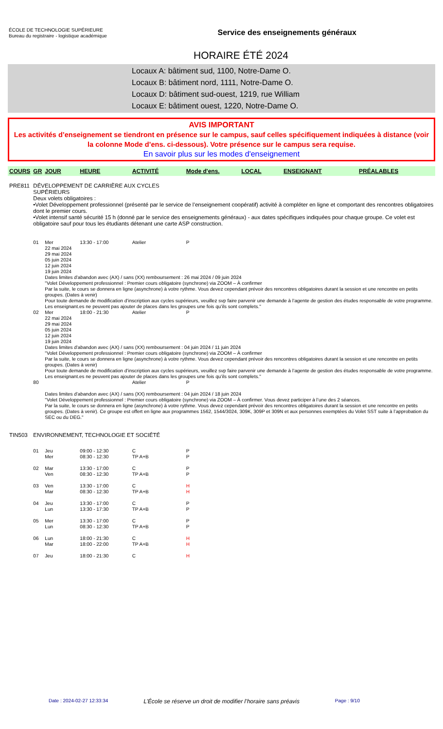ÉCOLE DE TECHNOLOGIE SUPÉRIEURE
Bureau du registraire - logistique académique
Service des enseignements généraux
HORAIRE ÉTÉ 2024
Locaux A: bâtiment sud, 1100, Notre-Dame O.
Locaux B: bâtiment nord, 1111, Notre-Dame O.
Locaux D: bâtiment sud-ouest, 1219, rue William
Locaux E: bâtiment ouest, 1220, Notre-Dame O.
AVIS IMPORTANT
Les activités d’enseignement se tiendront en présence sur le campus, sauf celles spécifiquement indiquées à distance (voir la colonne Mode d’ens. ci-dessous). Votre présence sur le campus sera requise.
En savoir plus sur les modes d'enseignement
| COURS | GR | JOUR | HEURE | ACTIVITÉ | Mode d'ens. | LOCAL | ENSEIGNANT | PRÉALABLES |
| --- | --- | --- | --- | --- | --- | --- | --- | --- |
| PRE811 | DÉVELOPPEMENT DE CARRIÈRE AUX CYCLES SUPÉRIEURS Deux volets obligatoires : •Volet Développement professionnel (présenté par le service de l’enseignement coopératif) activité à compléter en ligne et comportant des rencontres obligatoires dont le premier cours. •Volet intensif santé sécurité 15 h (donné par le service des enseignements généraux) - aux dates spécifiques indiquées pour chaque groupe. Ce volet est obligatoire sauf pour tous les étudiants détenant une carte ASP construction. | | | | | | | |
| | 01 | Mer | 13:30 - 17:00 | Atelier | P | | | |
| | | 22 mai 2024 29 mai 2024 05 juin 2024 12 juin 2024 19 juin 2024 Dates limites d'abandon avec (AX) / sans (XX) remboursement : 26 mai 2024 / 09 juin 2024 "Volet Développement professionnel : Premier cours obligatoire (synchrone) via ZOOM – À confirmer Par la suite, le cours se donnera en ligne (asynchrone) à votre rythme. Vous devez cependant prévoir des rencontres obligatoires durant la session et une rencontre en petits groupes. (Dates à venir) Pour toute demande de modification d’inscription aux cycles supérieurs, veuillez svp faire parvenir une demande à l’agente de gestion des études responsable de votre programme. Les enseignant.es ne peuvent pas ajouter de places dans les groupes une fois qu’ils sont complets." | | | | | | |
| | 02 | Mer | 18:00 - 21:30 | Atelier | P | | | |
| | | 22 mai 2024 29 mai 2024 05 juin 2024 12 juin 2024 19 juin 2024 Dates limites d'abandon avec (AX) / sans (XX) remboursement : 04 juin 2024 / 11 juin 2024 "Volet Développement professionnel : Premier cours obligatoire (synchrone) via ZOOM – À confirmer Par la suite, le cours se donnera en ligne (asynchrone) à votre rythme. Vous devez cependant prévoir des rencontres obligatoires durant la session et une rencontre en petits groupes. (Dates à venir) Pour toute demande de modification d’inscription aux cycles supérieurs, veuillez svp faire parvenir une demande à l’agente de gestion des études responsable de votre programme. Les enseignant.es ne peuvent pas ajouter de places dans les groupes une fois qu’ils sont complets." | | | | | | |
| | 80 | | | Atelier | P | | | |
| | | Dates limites d'abandon avec (AX) / sans (XX) remboursement : 04 juin 2024 / 18 juin 2024 "Volet Développement professionnel : Premier cours obligatoire (synchrone) via ZOOM – À confirmer. Vous devez participer à l’une des 2 séances. Par la suite, le cours se donnera en ligne (asynchrone) à votre rythme. Vous devez cependant prévoir des rencontres obligatoires durant la session et une rencontre en petits groupes. (Dates à venir). Ce groupe est offert en ligne aux programmes 1562, 1544/3024, 309K, 309P et 309N et aux personnes exemptées du Volet SST suite à l’approbation du SEC ou du DEG." | | | | | | |
| TIN503 | ENVIRONNEMENT, TECHNOLOGIE ET SOCIÉTÉ | | | | | | | |
| | 01 | Jeu Mer | 09:00 - 12:30 08:30 - 12:30 | C TP A+B | P P | | | |
| | 02 | Mar Ven | 13:30 - 17:00 08:30 - 12:30 | C TP A+B | P P | | | |
| | 03 | Ven Mar | 13:30 - 17:00 08:30 - 12:30 | C TP A+B | H H | | | |
| | 04 | Jeu Lun | 13:30 - 17:00 13:30 - 17:30 | C TP A+B | P P | | | |
| | 05 | Mer Lun | 13:30 - 17:00 08:30 - 12:30 | C TP A+B | P P | | | |
| | 06 | Lun Mar | 18:00 - 21:30 18:00 - 22:00 | C TP A+B | H H | | | |
| | 07 | Jeu | 18:00 - 21:30 | C | H | | | |
Date : 2024-02-27 12:33:34 L’École se réserve un droit de modifier l’horaire sans préavis Page : 9/10